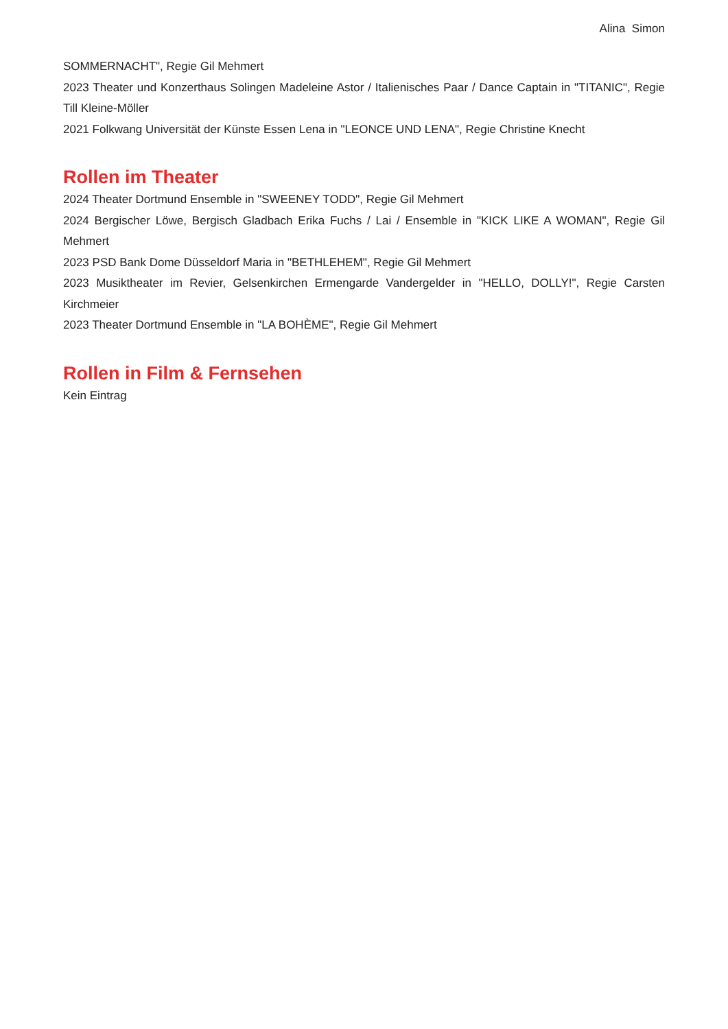Alina Simon
SOMMERNACHT", Regie Gil Mehmert
2023 Theater und Konzerthaus Solingen Madeleine Astor / Italienisches Paar / Dance Captain in "TITANIC", Regie Till Kleine-Möller
2021 Folkwang Universität der Künste Essen Lena in "LEONCE UND LENA", Regie Christine Knecht
Rollen im Theater
2024 Theater Dortmund Ensemble in "SWEENEY TODD", Regie Gil Mehmert
2024 Bergischer Löwe, Bergisch Gladbach Erika Fuchs / Lai / Ensemble in "KICK LIKE A WOMAN", Regie Gil Mehmert
2023 PSD Bank Dome Düsseldorf Maria in "BETHLEHEM", Regie Gil Mehmert
2023 Musiktheater im Revier, Gelsenkirchen Ermengarde Vandergelder in "HELLO, DOLLY!", Regie Carsten Kirchmeier
2023 Theater Dortmund Ensemble in "LA BOHÈME", Regie Gil Mehmert
Rollen in Film & Fernsehen
Kein Eintrag